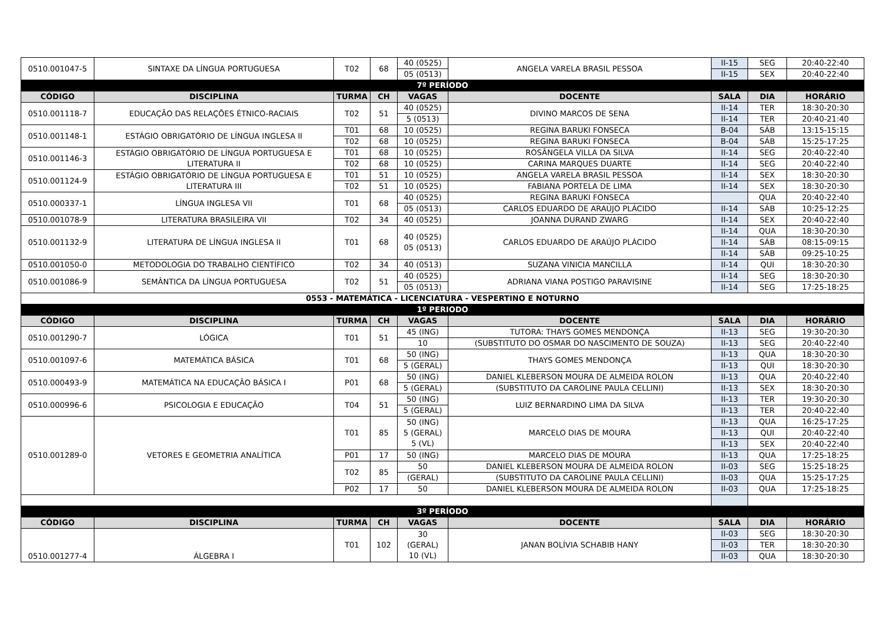| 0510.001047-5 | SINTAXE DA LÍNGUA PORTUGUESA | T02 | 68 | 40 (0525) | ANGELA VARELA BRASIL PESSOA | II-15 | SEG | 20:40-22:40 |
| | | | | 05 (0513) | | II-15 | SEX | 20:40-22:40 |
| 7º PERÍODO | | | | | | | | |
| CÓDIGO | DISCIPLINA | TURMA | CH | VAGAS | DOCENTE | SALA | DIA | HORÁRIO |
| 0510.001118-7 | EDUCAÇÃO DAS RELAÇÕES ÉTNICO-RACIAIS | T02 | 51 | 40 (0525) | DIVINO MARCOS DE SENA | II-14 | TER | 18:30-20:30 |
| | | | | 5 (0513) | | II-14 | TER | 20:40-21:40 |
| 0510.001148-1 | ESTÁGIO OBRIGATÓRIO DE LÍNGUA INGLESA II | T01 | 68 | 10 (0525) | REGINA BARUKI FONSECA | B-04 | SÁB | 13:15-15:15 |
| | | T02 | 68 | 10 (0525) | REGINA BARUKI FONSECA | B-04 | SÁB | 15:25-17:25 |
| 0510.001146-3 | ESTÁGIO OBRIGATÓRIO DE LÍNGUA PORTUGUESA E LITERATURA II | T01 | 68 | 10 (0525) | ROSÂNGELA VILLA DA SILVA | II-14 | SEG | 20:40-22:40 |
| | | T02 | 68 | 10 (0525) | CARINA MARQUES DUARTE | II-14 | SEG | 20:40-22:40 |
| 0510.001124-9 | ESTÁGIO OBRIGATÓRIO DE LÍNGUA PORTUGUESA E LITERATURA III | T01 | 51 | 10 (0525) | ANGELA VARELA BRASIL PESSOA | II-14 | SEX | 18:30-20:30 |
| | | T02 | 51 | 10 (0525) | FABIANA PORTELA DE LIMA | II-14 | SEX | 18:30-20:30 |
| 0510.000337-1 | LÍNGUA INGLESA VII | T01 | 68 | 40 (0525) | REGINA BARUKI FONSECA | | QUA | 20:40-22:40 |
| | | | | 05 (0513) | CARLOS EDUARDO DE ARAÚJO PLÁCIDO | II-14 | SÁB | 10:25-12:25 |
| 0510.001078-9 | LITERATURA BRASILEIRA VII | T02 | 34 | 40 (0525) | JOANNA DURAND ZWARG | II-14 | SEX | 20:40-22:40 |
| 0510.001132-9 | LITERATURA DE LÍNGUA INGLESA II | T01 | 68 | 40 (0525) 05 (0513) | CARLOS EDUARDO DE ARAÚJO PLÁCIDO | II-14 | QUA | 18:30-20:30 |
| | | | | | | II-14 | SÁB | 08:15-09:15 |
| | | | | | | II-14 | SÁB | 09:25-10:25 |
| 0510.001050-0 | METODOLOGIA DO TRABALHO CIENTÍFICO | T02 | 34 | 40 (0513) | SUZANA VINICIA MANCILLA | II-14 | QUI | 18:30-20:30 |
| 0510.001086-9 | SEMÂNTICA DA LÍNGUA PORTUGUESA | T02 | 51 | 40 (0525) | ADRIANA VIANA POSTIGO PARAVISINE | II-14 | SEG | 18:30-20:30 |
| | | | | 05 (0513) | | II-14 | SEG | 17:25-18:25 |
| 0553 - MATEMÁTICA - LICENCIATURA - VESPERTINO E NOTURNO | | | | | | | | |
| 1º PERIODO | | | | | | | | |
| CÓDIGO | DISCIPLINA | TURMA | CH | VAGAS | DOCENTE | SALA | DIA | HORÁRIO |
| 0510.001290-7 | LÓGICA | T01 | 51 | 45 (ING) | TUTORA: THAYS GOMES MENDONÇA | II-13 | SEG | 19:30-20:30 |
| | | | | 10 | (SUBSTITUTO DO OSMAR DO NASCIMENTO DE SOUZA) | II-13 | SEG | 20:40-22:40 |
| 0510.001097-6 | MATEMÁTICA BÁSICA | T01 | 68 | 50 (ING) | THAYS GOMES MENDONÇA | II-13 | QUA | 18:30-20:30 |
| | | | | 5 (GERAL) | | II-13 | QUI | 18:30-20:30 |
| 0510.000493-9 | MATEMÁTICA NA EDUCAÇÃO BÁSICA I | P01 | 68 | 50 (ING) | DANIEL KLEBERSON MOURA DE ALMEIDA ROLON | II-13 | QUA | 20:40-22:40 |
| | | | | 5 (GERAL) | (SUBSTITUTO DA CAROLINE PAULA CELLINI) | II-13 | SEX | 18:30-20:30 |
| 0510.000996-6 | PSICOLOGIA E EDUCAÇÃO | T04 | 51 | 50 (ING) | LUIZ BERNARDINO LIMA DA SILVA | II-13 | TER | 19:30-20:30 |
| | | | | 5 (GERAL) | | II-13 | TER | 20:40-22:40 |
| 0510.001289-0 | VETORES E GEOMETRIA ANALÍTICA | T01 | 85 | 50 (ING) 5 (GERAL) 5 (VL) | MARCELO DIAS DE MOURA | II-13 | QUA | 16:25-17:25 |
| | | | | | | II-13 | QUI | 20:40-22:40 |
| | | | | | | II-13 | SEX | 20:40-22:40 |
| | | P01 | 17 | 50 (ING) | MARCELO DIAS DE MOURA | II-13 | QUA | 17:25-18:25 |
| | | T02 | 85 | 50 | DANIEL KLEBERSON MOURA DE ALMEIDA ROLON | II-03 | SEG | 15:25-18:25 |
| | | | | (GERAL) | (SUBSTITUTO DA CAROLINE PAULA CELLINI) | II-03 | QUA | 15:25-17:25 |
| | | P02 | 17 | 50 | DANIEL KLEBERSON MOURA DE ALMEIDA ROLON | II-03 | QUA | 17:25-18:25 |
| 3º PERÍODO | | | | | | | | |
| CÓDIGO | DISCIPLINA | TURMA | CH | VAGAS | DOCENTE | SALA | DIA | HORÁRIO |
| 0510.001277-4 | ÁLGEBRA I | T01 | 102 | 30 (GERAL) 10 (VL) | JANAN BOLÍVIA SCHABIB HANY | II-03 | SEG | 18:30-20:30 |
| | | | | | | II-03 | TER | 18:30-20:30 |
| | | | | | | II-03 | QUA | 18:30-20:30 |